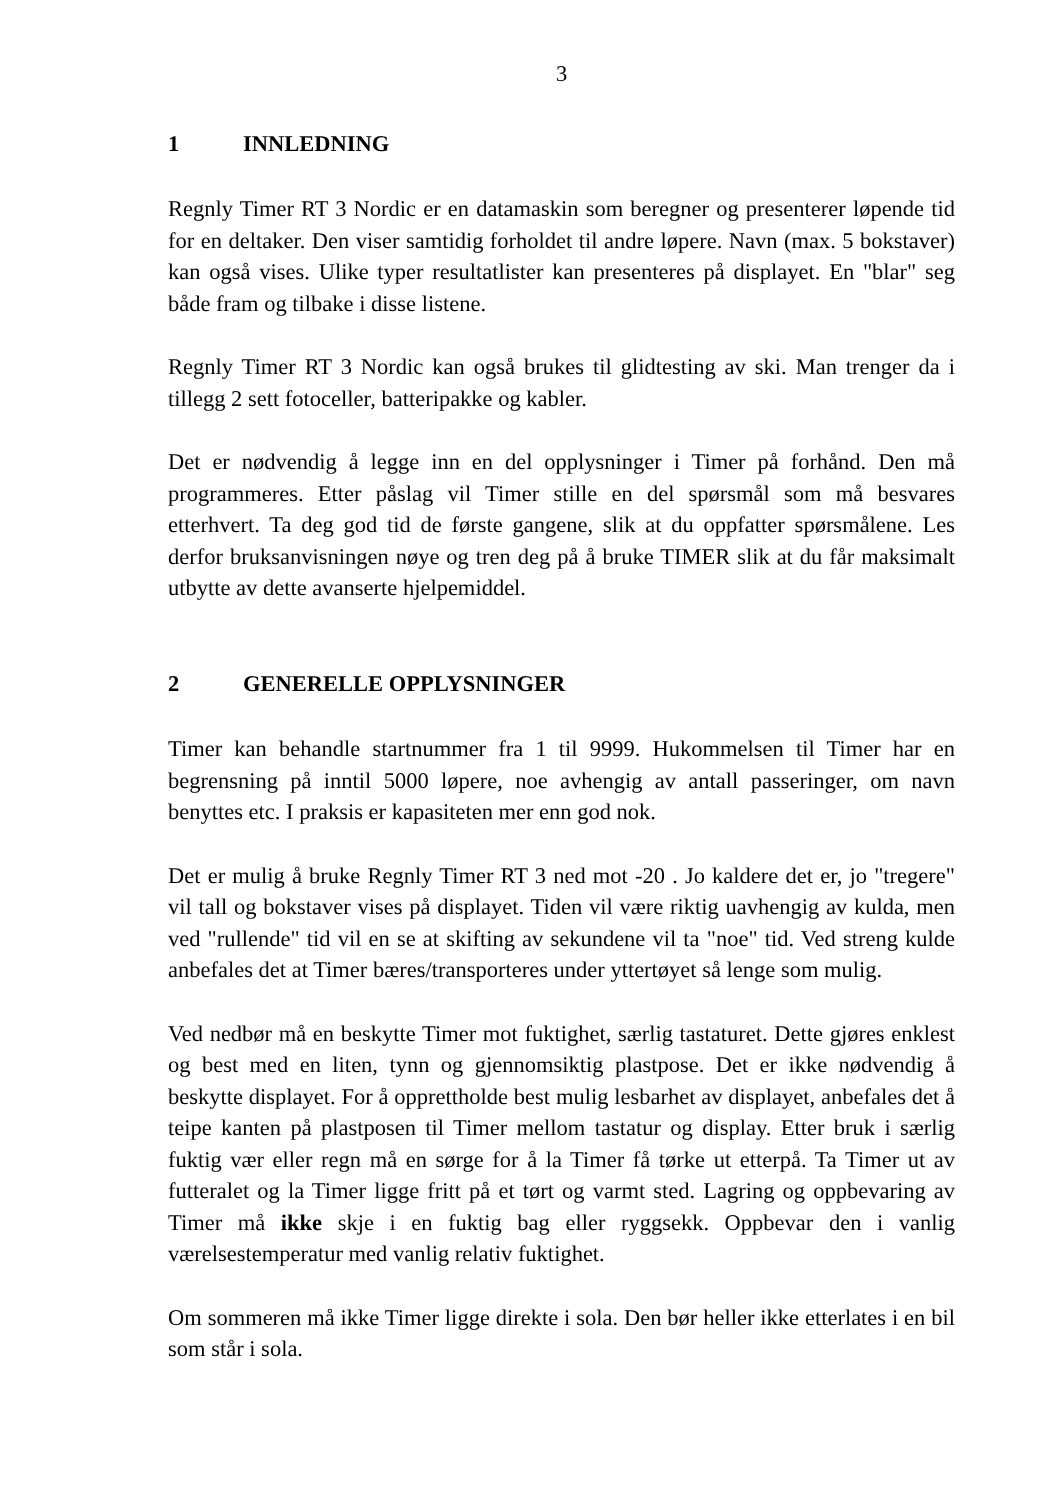3
1 INNLEDNING
Regnly Timer RT 3 Nordic er en datamaskin som beregner og presenterer løpende tid for en deltaker. Den viser samtidig forholdet til andre løpere. Navn (max. 5 bokstaver) kan også vises. Ulike typer resultatlister kan presenteres på displayet. En "blar" seg både fram og tilbake i disse listene.
Regnly Timer RT 3 Nordic kan også brukes til glidtesting av ski. Man trenger da i tillegg 2 sett fotoceller, batteripakke og kabler.
Det er nødvendig å legge inn en del opplysninger i Timer på forhånd. Den må programmeres. Etter påslag vil Timer stille en del spørsmål som må besvares etterhvert. Ta deg god tid de første gangene, slik at du oppfatter spørsmålene. Les derfor bruksanvisningen nøye og tren deg på å bruke TIMER slik at du får maksimalt utbytte av dette avanserte hjelpemiddel.
2 GENERELLE OPPLYSNINGER
Timer kan behandle startnummer fra 1 til 9999. Hukommelsen til Timer har en begrensning på inntil 5000 løpere, noe avhengig av antall passeringer, om navn benyttes etc. I praksis er kapasiteten mer enn god nok.
Det er mulig å bruke Regnly Timer RT 3 ned mot -20 . Jo kaldere det er, jo "tregere" vil tall og bokstaver vises på displayet. Tiden vil være riktig uavhengig av kulda, men ved "rullende" tid vil en se at skifting av sekundene vil ta "noe" tid. Ved streng kulde anbefales det at Timer bæres/transporteres under yttertøyet så lenge som mulig.
Ved nedbør må en beskytte Timer mot fuktighet, særlig tastaturet. Dette gjøres enklest og best med en liten, tynn og gjennomsiktig plastpose. Det er ikke nødvendig å beskytte displayet. For å opprettholde best mulig lesbarhet av displayet, anbefales det å teipe kanten på plastposen til Timer mellom tastatur og display. Etter bruk i særlig fuktig vær eller regn må en sørge for å la Timer få tørke ut etterpå. Ta Timer ut av futteralet og la Timer ligge fritt på et tørt og varmt sted. Lagring og oppbevaring av Timer må ikke skje i en fuktig bag eller ryggsekk. Oppbevar den i vanlig værelsestemperatur med vanlig relativ fuktighet.
Om sommeren må ikke Timer ligge direkte i sola. Den bør heller ikke etterlates i en bil som står i sola.